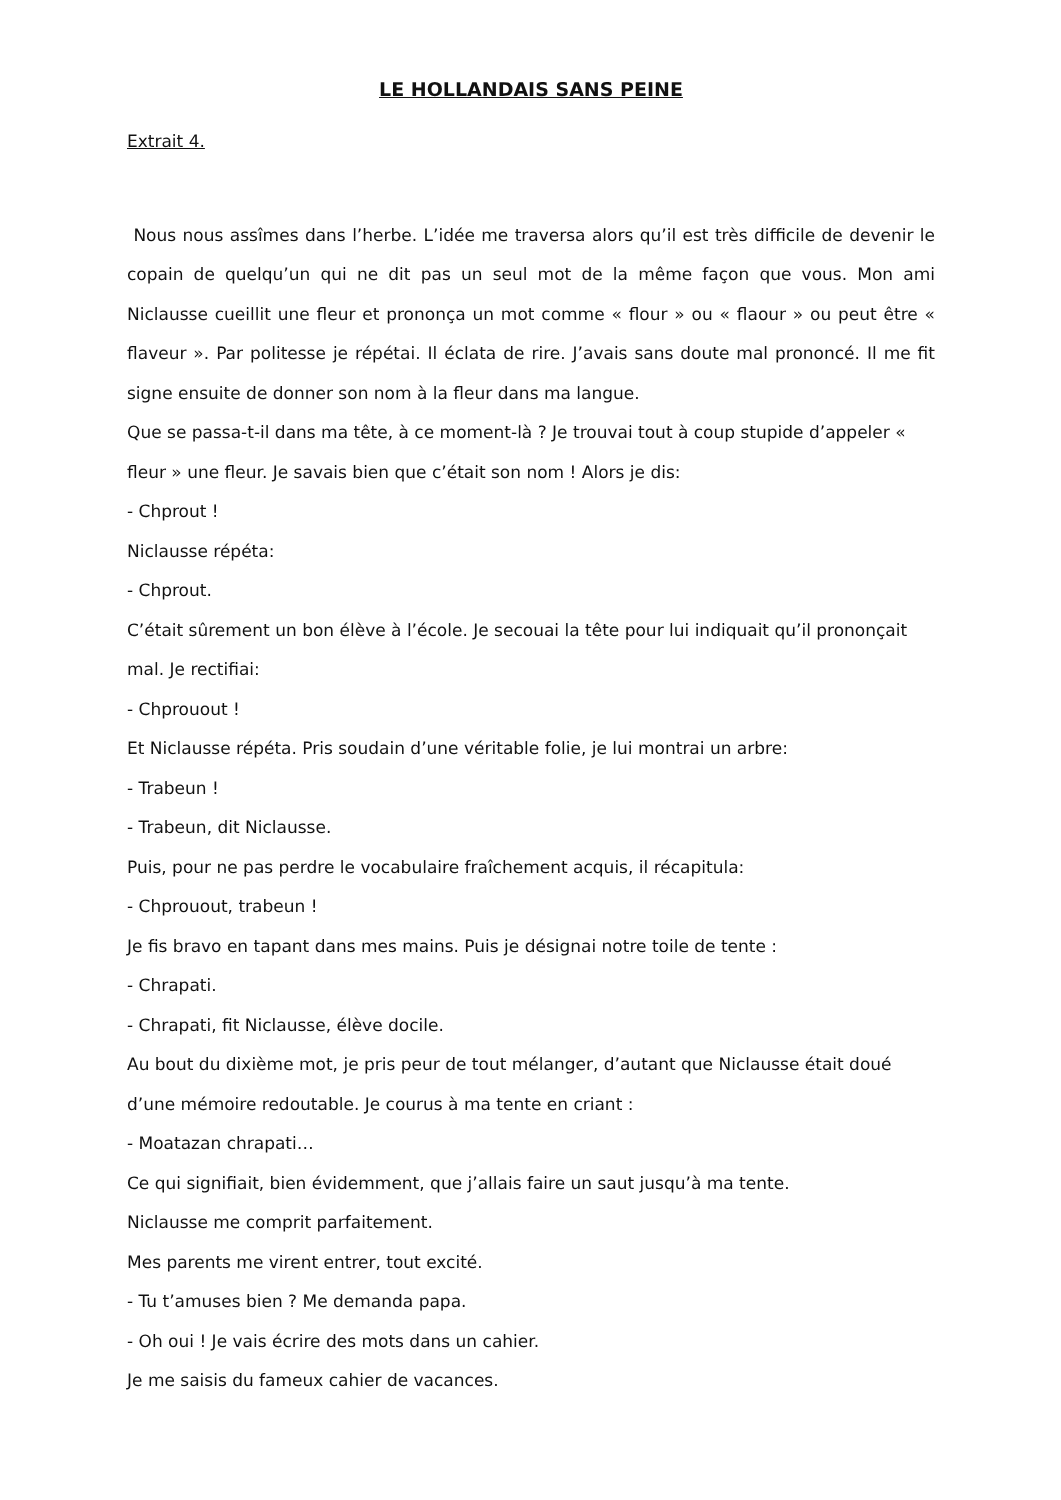LE HOLLANDAIS SANS PEINE
Extrait 4.
Nous nous assîmes dans l’herbe. L’idée me traversa alors qu’il est très difficile de devenir le copain de quelqu’un qui ne dit pas un seul mot de la même façon que vous. Mon ami Niclausse cueillit une fleur et prononça un mot comme « flour » ou « flaour » ou peut être « flaveur ». Par politesse je répétai. Il éclata de rire. J’avais sans doute mal prononcé. Il me fit signe ensuite de donner son nom à la fleur dans ma langue.
Que se passa-t-il dans ma tête, à ce moment-là ? Je trouvai tout à coup stupide d’appeler « fleur » une fleur. Je savais bien que c’était son nom ! Alors je dis:
- Chprout !
Niclausse répéta:
- Chprout.
C’était sûrement un bon élève à l’école. Je secouai la tête pour lui indiquait qu’il prononçait mal. Je rectifiai:
- Chprouout !
Et Niclausse répéta. Pris soudain d’une véritable folie, je lui montrai un arbre:
- Trabeun !
- Trabeun, dit Niclausse.
Puis, pour ne pas perdre le vocabulaire fraîchement acquis, il récapitula:
- Chprouout, trabeun !
Je fis bravo en tapant dans mes mains. Puis je désignai notre toile de tente :
- Chrapati.
- Chrapati, fit Niclausse, élève docile.
Au bout du dixième mot, je pris peur de tout mélanger, d’autant que Niclausse était doué d’une mémoire redoutable. Je courus à ma tente en criant :
- Moatazan chrapati…
Ce qui signifiait, bien évidemment, que j’allais faire un saut jusqu’à ma tente.
Niclausse me comprit parfaitement.
Mes parents me virent entrer, tout excité.
- Tu t’amuses bien ? Me demanda papa.
- Oh oui ! Je vais écrire des mots dans un cahier.
Je me saisis du fameux cahier de vacances.